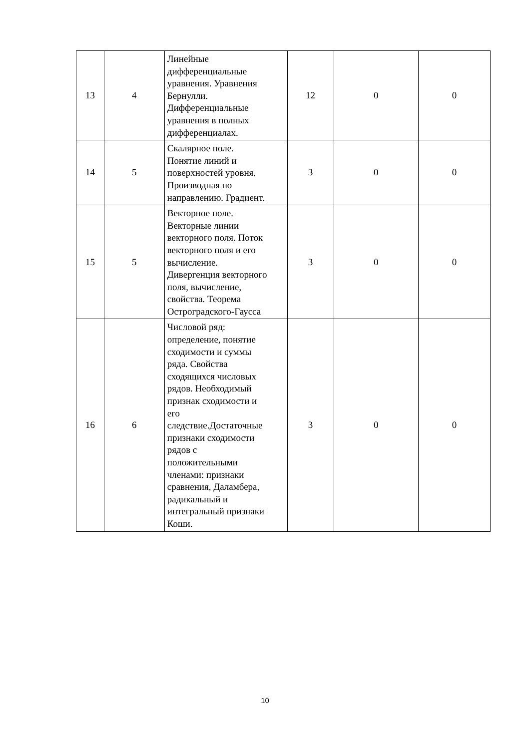| 13 | 4 | Линейные дифференциальные уравнения. Уравнения Бернулли. Дифференциальные уравнения в полных дифференциалах. | 12 | 0 | 0 |
| 14 | 5 | Скалярное поле. Понятие линий и поверхностей уровня. Производная по направлению. Градиент. | 3 | 0 | 0 |
| 15 | 5 | Векторное поле. Векторные линии векторного поля. Поток векторного поля и его вычисление. Дивергенция векторного поля, вычисление, свойства. Теорема Остроградского-Гаусса | 3 | 0 | 0 |
| 16 | 6 | Числовой ряд: определение, понятие сходимости и суммы ряда. Свойства сходящихся числовых рядов. Необходимый признак сходимости и его следствие.Достаточные признаки сходимости рядов с положительными членами: признаки сравнения, Даламбера, радикальный и интегральный признаки Коши. | 3 | 0 | 0 |
10